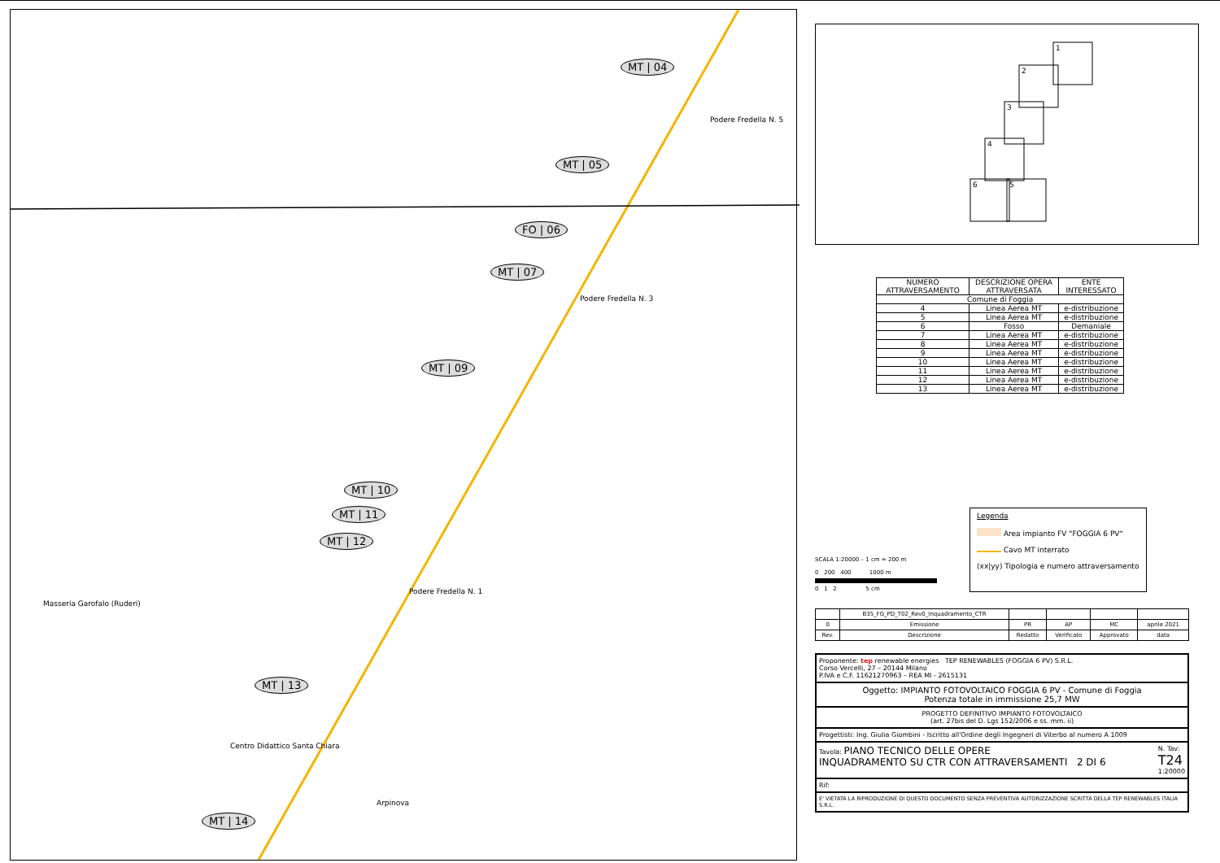MT | 04
MT | 05
FO | 06
MT | 07
MT | 09
MT | 10
MT | 11
MT | 12
MT | 13
MT | 14
Podere Fredella N. 5
Podere Fredella N. 3
Podere Fredella N. 1
Masseria Garofalo (Ruderi)
Centro Didattico Santa Chiara
Arpinova
1
2
3
4
6
5
| NUMERO ATTRAVERSAMENTO | DESCRIZIONE OPERA ATTRAVERSATA | ENTE INTERESSATO |
| --- | --- | --- |
| Comune di Foggia | | |
| 4 | Linea Aerea MT | e-distribuzione |
| 5 | Linea Aerea MT | e-distribuzione |
| 6 | Fosso | Demaniale |
| 7 | Linea Aerea MT | e-distribuzione |
| 8 | Linea Aerea MT | e-distribuzione |
| 9 | Linea Aerea MT | e-distribuzione |
| 10 | Linea Aerea MT | e-distribuzione |
| 11 | Linea Aerea MT | e-distribuzione |
| 12 | Linea Aerea MT | e-distribuzione |
| 13 | Linea Aerea MT | e-distribuzione |
SCALA 1:20000 – 1 cm = 200 m
0 200 400 1000 m
0 1 2 5 cm
Legenda
Area impianto FV "FOGGIA 6 PV"
Cavo MT interrato
(xx|yy) Tipologia e numero attraversamento
| | B35_FG_PD_T02_Rev0_Inquadramento_CTR | | | | |
| 0 | Emissione | PR | AP | MC | aprile 2021 |
| Rev. | Descrizione | Redatto | Verificato | Approvato | data |
Proponente: tep renewable energies TEP RENEWABLES (FOGGIA 6 PV) S.R.L.
Corso Vercelli, 27 – 20144 Milano
P.IVA e C.F. 11621270963 – REA MI - 2615131
Oggetto: IMPIANTO FOTOVOLTAICO FOGGIA 6 PV - Comune di Foggia
Potenza totale in immissione 25,7 MW
PROGETTO DEFINITIVO IMPIANTO FOTOVOLTAICO
(art. 27bis del D. Lgs 152/2006 e ss. mm. ii)
Progettisti: Ing. Giulia Giombini - Iscritto all'Ordine degli Ingegneri di Viterbo al numero A 1009
Tavola: PIANO TECNICO DELLE OPERE
INQUADRAMENTO SU CTR CON ATTRAVERSAMENTI 2 DI 6
N. Tav:
T24
1:20000
Rif:
E' VIETATA LA RIPRODUZIONE DI QUESTO DOCUMENTO SENZA PREVENTIVA AUTORIZZAZIONE SCRITTA DELLA TEP RENEWABLES ITALIA S.R.L.